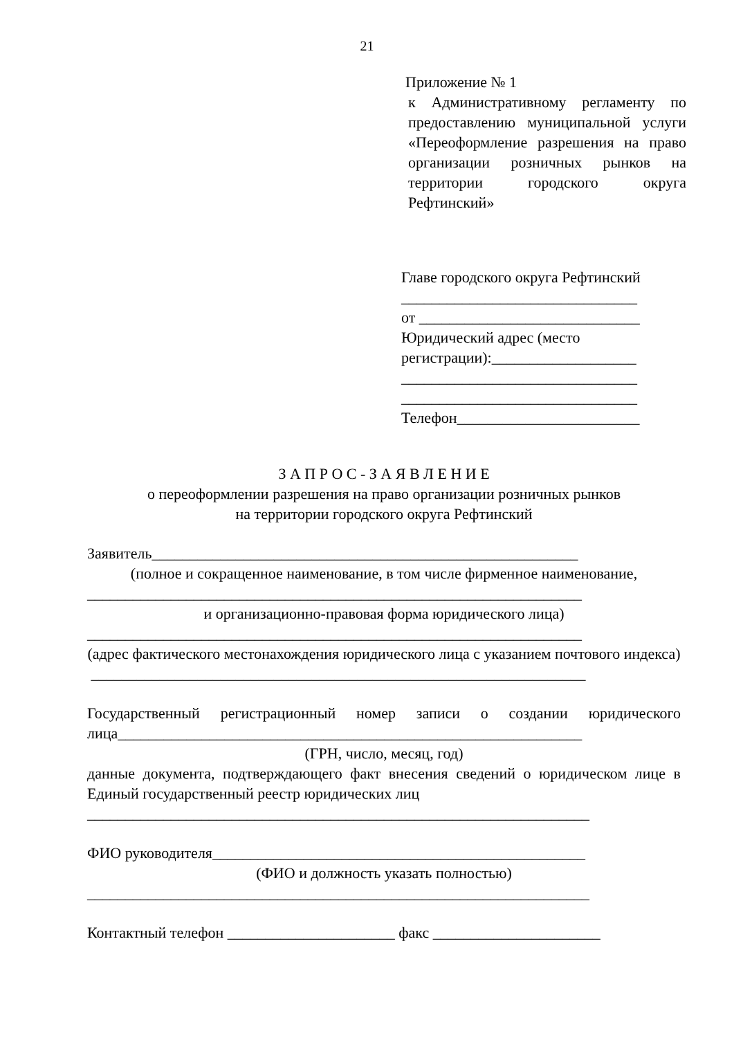21
Приложение № 1
к Административному регламенту по предоставлению муниципальной услуги «Переоформление разрешения на право организации розничных рынков на территории городского округа Рефтинский»
Главе городского округа Рефтинский
_______________________________
от _____________________________
Юридический адрес (место
регистрации):___________________
_______________________________
_______________________________
Телефон________________________
З А П Р О С - З А Я В Л Е Н И Е
о переоформлении разрешения на право организации розничных рынков
на территории городского округа Рефтинский
Заявитель________________________________________________________
(полное и сокращенное наименование, в том числе фирменное наименование,
_________________________________________________________________
и организационно-правовая форма юридического лица)
_________________________________________________________________
(адрес фактического местонахождения юридического лица с указанием почтового индекса)
_________________________________________________________________
Государственный регистрационный номер записи о создании юридического лица_____________________________________________________________
(ГРН, число, месяц, год)
данные документа, подтверждающего факт внесения сведений о юридическом лице в Единый государственный реестр юридических лиц
__________________________________________________________________
ФИО руководителя_________________________________________________
(ФИО и должность указать полностью)
__________________________________________________________________
Контактный телефон ______________________ факс ______________________